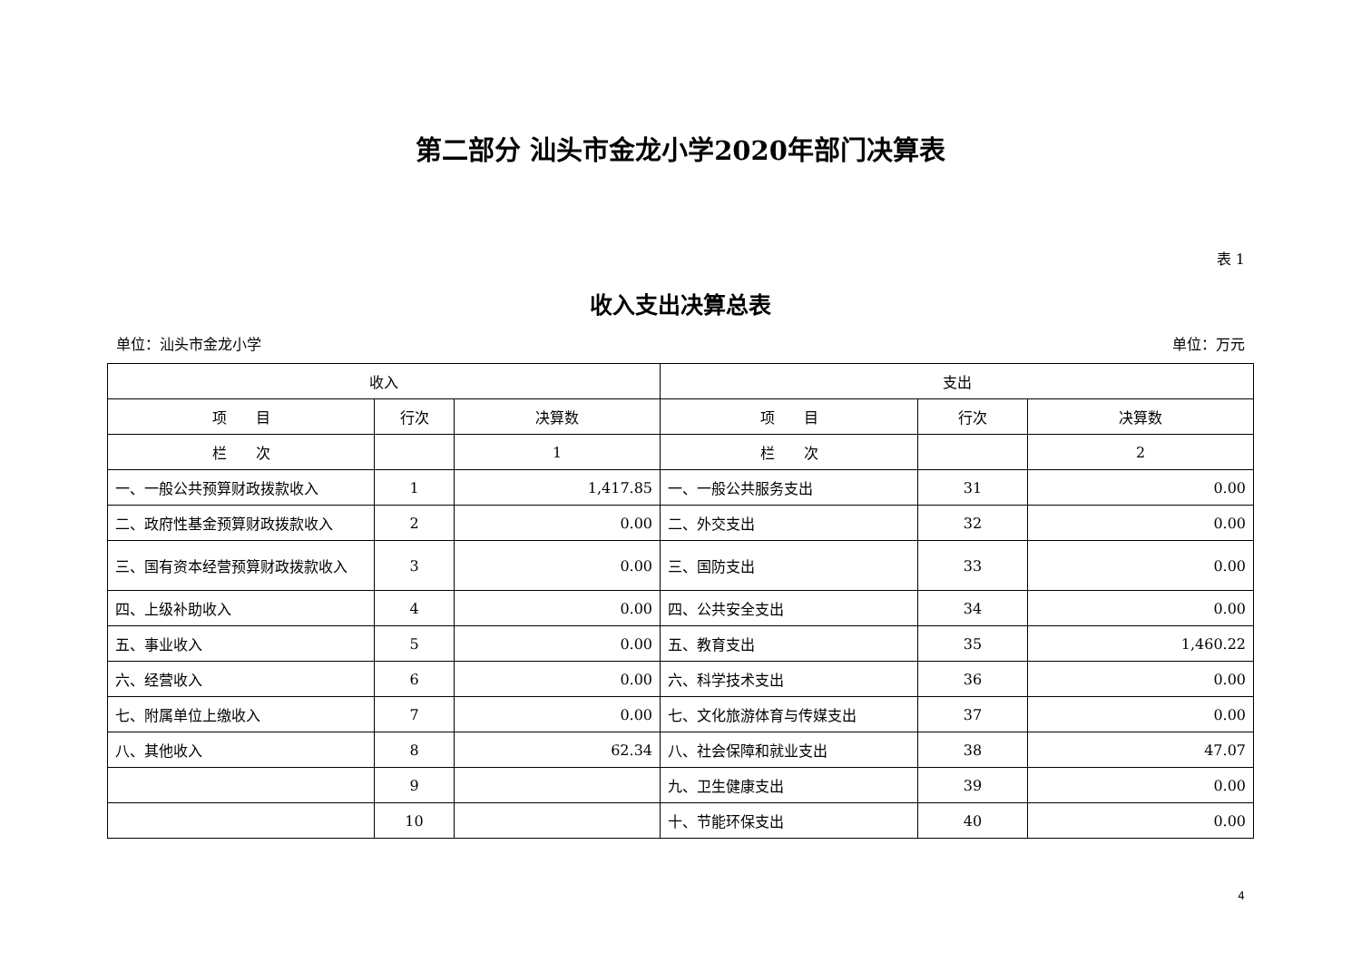第二部分 汕头市金龙小学2020年部门决算表
表 1
收入支出决算总表
单位：汕头市金龙小学 单位：万元
| 收入 | | | 支出 | | |
| --- | --- | --- | --- | --- | --- |
| 项 目 | 行次 | 决算数 | 项 目 | 行次 | 决算数 |
| 栏 次 | | 1 | 栏 次 | | 2 |
| 一、一般公共预算财政拨款收入 | 1 | 1,417.85 | 一、一般公共服务支出 | 31 | 0.00 |
| 二、政府性基金预算财政拨款收入 | 2 | 0.00 | 二、外交支出 | 32 | 0.00 |
| 三、国有资本经营预算财政拨款收入 | 3 | 0.00 | 三、国防支出 | 33 | 0.00 |
| 四、上级补助收入 | 4 | 0.00 | 四、公共安全支出 | 34 | 0.00 |
| 五、事业收入 | 5 | 0.00 | 五、教育支出 | 35 | 1,460.22 |
| 六、经营收入 | 6 | 0.00 | 六、科学技术支出 | 36 | 0.00 |
| 七、附属单位上缴收入 | 7 | 0.00 | 七、文化旅游体育与传媒支出 | 37 | 0.00 |
| 八、其他收入 | 8 | 62.34 | 八、社会保障和就业支出 | 38 | 47.07 |
| | 9 | | 九、卫生健康支出 | 39 | 0.00 |
| | 10 | | 十、节能环保支出 | 40 | 0.00 |
4